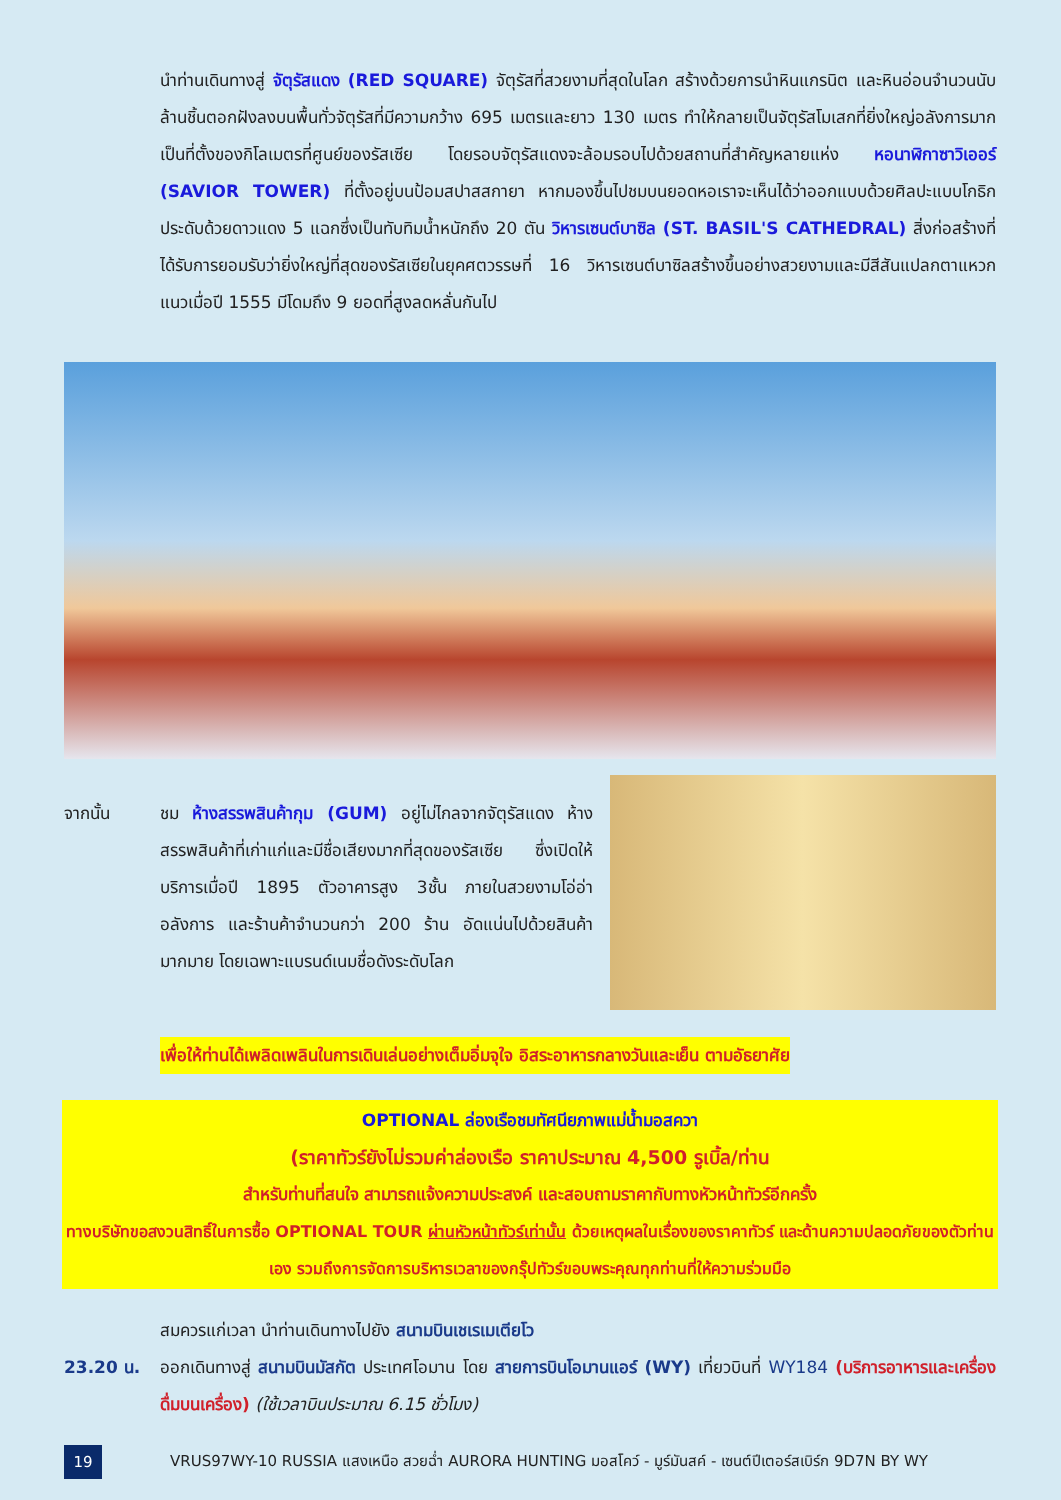นำท่านเดินทางสู่ จัตุรัสแดง (RED SQUARE) จัตุรัสที่สวยงามที่สุดในโลก สร้างด้วยการนำหินแกรนิต และหินอ่อนจำนวนนับล้านชิ้นตอกฝังลงบนพื้นทั่วจัตุรัสที่มีความกว้าง 695 เมตรและยาว 130 เมตร ทำให้กลายเป็นจัตุรัสโมเสกที่ยิ่งใหญ่อลังการมาก เป็นที่ตั้งของกิโลเมตรที่ศูนย์ของรัสเซีย โดยรอบจัตุรัสแดงจะล้อมรอบไปด้วยสถานที่สำคัญหลายแห่ง หอนาฬิกาซาวิเออร์ (SAVIOR TOWER) ที่ตั้งอยู่บนป้อมสปาสสกายา หากมองขึ้นไปชมบนยอดหอเราจะเห็นได้ว่าออกแบบด้วยศิลปะแบบโกธิก ประดับด้วยดาวแดง 5 แฉกซึ่งเป็นทับทิมน้ำหนักถึง 20 ตัน วิหารเซนต์บาซิล (ST. BASIL'S CATHEDRAL) สิ่งก่อสร้างที่ได้รับการยอมรับว่ายิ่งใหญ่ที่สุดของรัสเซียในยุคศตวรรษที่ 16 วิหารเซนต์บาซิลสร้างขึ้นอย่างสวยงามและมีสีสันแปลกตาแหวกแนวเมื่อปี 1555 มีโดมถึง 9 ยอดที่สูงลดหลั่นกันไป
จากนั้น ชม ห้างสรรพสินค้ากุม (GUM) อยู่ไม่ไกลจากจัตุรัสแดง ห้างสรรพสินค้าที่เก่าแก่และมีชื่อเสียงมากที่สุดของรัสเซีย ซึ่งเปิดให้บริการเมื่อปี 1895 ตัวอาคารสูง 3ชั้น ภายในสวยงามโอ่อ่าอลังการ และร้านค้าจำนวนกว่า 200 ร้าน อัดแน่นไปด้วยสินค้ามากมาย โดยเฉพาะแบรนด์เนมชื่อดังระดับโลก
เพื่อให้ท่านได้เพลิดเพลินในการเดินเล่นอย่างเต็มอิ่มจุใจ อิสระอาหารกลางวันและเย็น ตามอัธยาศัย
OPTIONAL ล่องเรือชมทัศนียภาพแม่น้ำมอสควา
(ราคาทัวร์ยังไม่รวมค่าล่องเรือ ราคาประมาณ 4,500 รูเบิ้ล/ท่าน
สำหรับท่านที่สนใจ สามารถแจ้งความประสงค์ และสอบถามราคากับทางหัวหน้าทัวร์อีกครั้ง
ทางบริษัทขอสงวนสิทธิ์ในการซื้อ OPTIONAL TOUR ผ่านหัวหน้าทัวร์เท่านั้น ด้วยเหตุผลในเรื่องของราคาทัวร์ และด้านความปลอดภัยของตัวท่านเอง รวมถึงการจัดการบริหารเวลาของกรุ๊ปทัวร์ขอบพระคุณทุกท่านที่ให้ความร่วมมือ
สมควรแก่เวลา นำท่านเดินทางไปยัง สนามบินเชเรเมเตียโว
23.20 น. ออกเดินทางสู่ สนามบินมัสกัต ประเทศโอมาน โดย สายการบินโอมานแอร์ (WY) เที่ยวบินที่ WY184 (บริการอาหารและเครื่องดื่มบนเครื่อง) (ใช้เวลาบินประมาณ 6.15 ชั่วโมง)
19
VRUS97WY-10 RUSSIA แสงเหนือ สวยฉ่ำ AURORA HUNTING มอสโคว์ - มูร์มันสค์ - เซนต์ปีเตอร์สเบิร์ก 9D7N BY WY